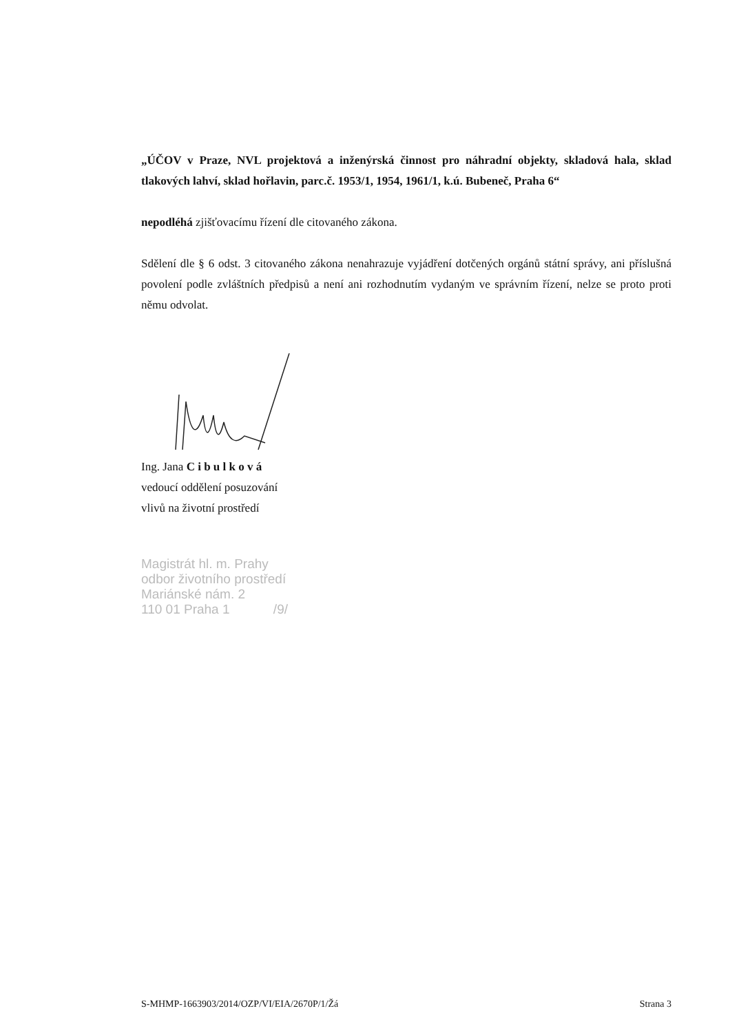„ÚČOV v Praze, NVL projektová a inženýrská činnost pro náhradní objekty, skladová hala, sklad tlakových lahví, sklad hořlavin, parc.č. 1953/1, 1954, 1961/1, k.ú. Bubeneč, Praha 6“
nepodléhá zjišťovacímu řízení dle citovaného zákona.
Sdělení dle § 6 odst. 3 citovaného zákona nenahrazuje vyjádření dotčených orgánů státní správy, ani příslušná povolení podle zvláštních předpisů a není ani rozhodnutím vydaným ve správním řízení, nelze se proto proti němu odvolat.
Ing. Jana C i b u l k o v á
vedoucí oddělení posuzování
vlivů na životní prostředí
Magistrát hl. m. Prahy
odbor životního prostředí
Mariánské nám. 2
110 01 Praha 1 /9/
S-MHMP-1663903/2014/OZP/VI/EIA/2670P/1/Žá Strana 3